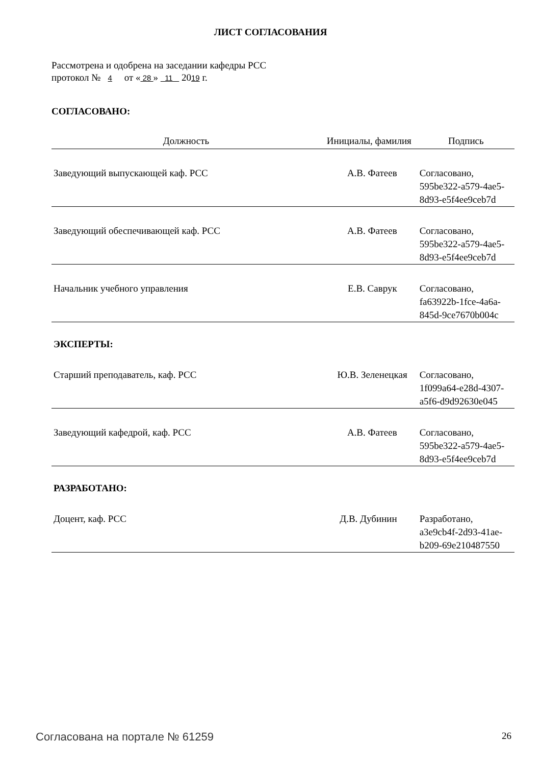ЛИСТ СОГЛАСОВАНИЯ
Рассмотрена и одобрена на заседании кафедры РСС
протокол № 4 от « 28 » 11 2019 г.
СОГЛАСОВАНО:
| Должность | Инициалы, фамилия | Подпись |
| --- | --- | --- |
| Заведующий выпускающей каф. РСС | А.В. Фатеев | Согласовано, 595be322-a579-4ae5- 8d93-e5f4ee9ceb7d |
| Заведующий обеспечивающей каф. РСС | А.В. Фатеев | Согласовано, 595be322-a579-4ae5- 8d93-e5f4ee9ceb7d |
| Начальник учебного управления | Е.В. Саврук | Согласовано, fa63922b-1fce-4a6a- 845d-9ce7670b004c |
| ЭКСПЕРТЫ: | | |
| Старший преподаватель, каф. РСС | Ю.В. Зеленецкая | Согласовано, 1f099a64-e28d-4307- a5f6-d9d92630e045 |
| Заведующий кафедрой, каф. РСС | А.В. Фатеев | Согласовано, 595be322-a579-4ae5- 8d93-e5f4ee9ceb7d |
| РАЗРАБОТАНО: | | |
| Доцент, каф. РСС | Д.В. Дубинин | Разработано, a3e9cb4f-2d93-41ae- b209-69e210487550 |
Согласована на портале № 61259 26